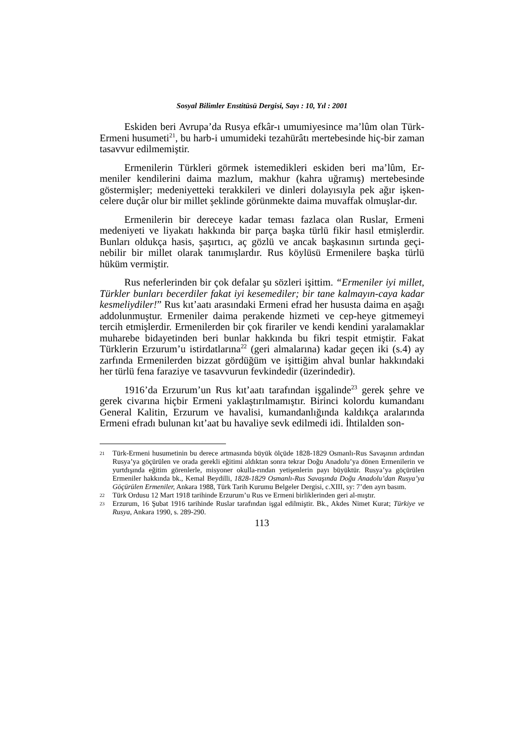Sosyal Bilimler Enstitüsü Dergisi, Sayı : 10, Yıl : 2001
Eskiden beri Avrupa’da Rusya efkâr-ı umumiyesince ma’lûm olan Türk-Ermeni husumeti<sup>21</sup>, bu harb-i umumideki tezahürâtı mertebesinde hiç-bir zaman tasavvur edilmemiştir.
Ermenilerin Türkleri görmek istemedikleri eskiden beri ma’lûm, Er-meniler kendilerini daima mazlum, makhur (kahra uğramış) mertebesinde göstermişler; medeniyetteki terakkileri ve dinleri dolayısıyla pek ağır işken-celere duçâr olur bir millet şeklinde görünmekte daima muvaffak olmuşlar-dır.
Ermenilerin bir dereceye kadar teması fazlaca olan Ruslar, Ermeni medeniyeti ve liyakatı hakkında bir parça başka türlü fikir hasıl etmişlerdir. Bunları oldukça hasis, şaşırtıcı, aç gözlü ve ancak başkasının sırtında geçi-nebilir bir millet olarak tanımışlardır. Rus köylüsü Ermenilere başka türlü hüküm vermiştir.
Rus neferlerinden bir çok defalar şu sözleri işittim. “Ermeniler iyi millet, Türkler bunları becerdiler fakat iyi kesemediler; bir tane kalmayın-caya kadar kesmeliydiler!” Rus kıt’aatı arasındaki Ermeni efrad her hususta daima en aşağı addolunmuştur. Ermeniler daima perakende hizmeti ve cep-heye gitmemeyi tercih etmişlerdir. Ermenilerden bir çok firariler ve kendi kendini yaralamaklar muharebe bidayetinden beri bunlar hakkında bu fikri tespit etmiştir. Fakat Türklerin Erzurum’u istirdatlarına<sup>22</sup> (geri almalarına) kadar geçen iki (s.4) ay zarfında Ermenilerden bizzat gördüğüm ve işittiğim ahval bunlar hakkındaki her türlü fena faraziye ve tasavvurun fevkindedir (üzerindedir).
1916’da Erzurum’un Rus kıt’aatı tarafından işgalinde<sup>23</sup> gerek şehre ve gerek civarına hiçbir Ermeni yaklaştırılmamıştır. Birinci kolordu kumandanı General Kalitin, Erzurum ve havalisi, kumandanlığında kaldıkça aralarında Ermeni efradı bulunan kıt’aat bu havaliye sevk edilmedi idi. İhtilalden son-
21 Türk-Ermeni husumetinin bu derece artmasında büyük ölçüde 1828-1829 Osmanlı-Rus Savaşının ardından Rusya’ya göçürülen ve orada gerekli eğitimi aldıktan sonra tekrar Doğu Anadolu’ya dönen Ermenilerin ve yurtdışında eğitim görenlerle, misyoner okulla-rından yetişenlerin payı büyüktür. Rusya’ya göçürülen Ermeniler hakkında bk., Kemal Beydilli, 1828-1829 Osmanlı-Rus Savaşında Doğu Anadolu’dan Rusya’ya Göçürülen Ermeniler, Ankara 1988, Türk Tarih Kurumu Belgeler Dergisi, c.XIII, sy: 7’den ayrı basım.
22 Türk Ordusu 12 Mart 1918 tarihinde Erzurum’u Rus ve Ermeni birliklerinden geri al-mıştır.
23 Erzurum, 16 Şubat 1916 tarihinde Ruslar tarafından işgal edilmiştir. Bk., Akdes Nimet Kurat; Türkiye ve Rusya, Ankara 1990, s. 289-290.
113